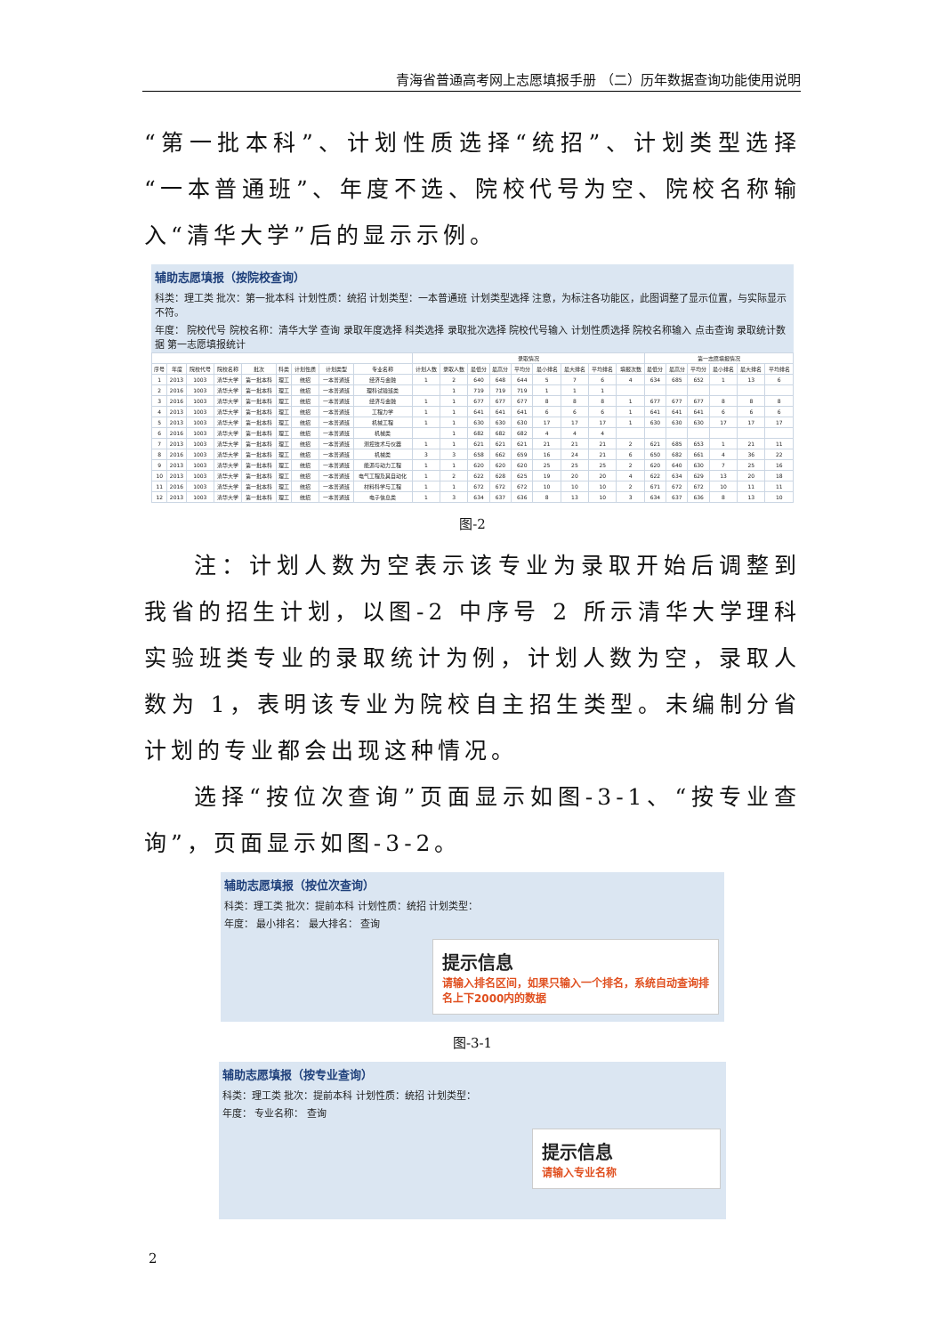青海省普通高考网上志愿填报手册 （二）历年数据查询功能使用说明
“第一批本科”、计划性质选择“统招”、计划类型选择“一本普通班”、年度不选、院校代号为空、院校名称输入“清华大学”后的显示示例。
辅助志愿填报（按院校查询）
科类：理工类 批次：第一批本科 计划性质：统招 计划类型：一本普通班 计划类型选择 注意，为标注各功能区，此图调整了显示位置，与实际显示不符。
年度： 院校代号 院校名称：清华大学 查询 录取年度选择 科类选择 录取批次选择 院校代号输入 计划性质选择 院校名称输入 点击查询 录取统计数据 第一志愿填报统计
| | | | | | | | | | 录取情况 | | | | | | | | | 第一志愿填报情况 | | | | | |
| --- | --- | --- | --- | --- | --- | --- | --- | --- | --- | --- | --- | --- | --- | --- | --- | --- | --- | --- | --- | --- | --- | --- | --- |
| 序号 | 年度 | 院校代号 | 院校名称 | 批次 | 科类 | 计划性质 | 计划类型 | 专业名称 | 计划人数 | 录取人数 | 最低分 | 最高分 | 平均分 | 最小排名 | 最大排名 | 平均排名 | 填报次数 | 最低分 | 最高分 | 平均分 | 最小排名 | 最大排名 | 平均排名 |
| 1 | 2013 | 1003 | 清华大学 | 第一批本科 | 理工 | 统招 | 一本普通班 | 经济与金融 | 1 | 2 | 640 | 648 | 644 | 5 | 7 | 6 | 4 | 634 | 685 | 652 | 1 | 13 | 6 |
| 2 | 2016 | 1003 | 清华大学 | 第一批本科 | 理工 | 统招 | 一本普通班 | 理科试验班类 | | 1 | 719 | 719 | 719 | 1 | 1 | 1 | | | | | | | |
| 3 | 2016 | 1003 | 清华大学 | 第一批本科 | 理工 | 统招 | 一本普通班 | 经济与金融 | 1 | 1 | 677 | 677 | 677 | 8 | 8 | 8 | 1 | 677 | 677 | 677 | 8 | 8 | 8 |
| 4 | 2013 | 1003 | 清华大学 | 第一批本科 | 理工 | 统招 | 一本普通班 | 工程力学 | 1 | 1 | 641 | 641 | 641 | 6 | 6 | 6 | 1 | 641 | 641 | 641 | 6 | 6 | 6 |
| 5 | 2013 | 1003 | 清华大学 | 第一批本科 | 理工 | 统招 | 一本普通班 | 机械工程 | 1 | 1 | 630 | 630 | 630 | 17 | 17 | 17 | 1 | 630 | 630 | 630 | 17 | 17 | 17 |
| 6 | 2016 | 1003 | 清华大学 | 第一批本科 | 理工 | 统招 | 一本普通班 | 机械类 | | 1 | 682 | 682 | 682 | 4 | 4 | 4 | | | | | | | |
| 7 | 2013 | 1003 | 清华大学 | 第一批本科 | 理工 | 统招 | 一本普通班 | 测控技术与仪器 | 1 | 1 | 621 | 621 | 621 | 21 | 21 | 21 | 2 | 621 | 685 | 653 | 1 | 21 | 11 |
| 8 | 2016 | 1003 | 清华大学 | 第一批本科 | 理工 | 统招 | 一本普通班 | 机械类 | 3 | 3 | 658 | 662 | 659 | 16 | 24 | 21 | 6 | 650 | 682 | 661 | 4 | 36 | 22 |
| 9 | 2013 | 1003 | 清华大学 | 第一批本科 | 理工 | 统招 | 一本普通班 | 能源与动力工程 | 1 | 1 | 620 | 620 | 620 | 25 | 25 | 25 | 2 | 620 | 640 | 630 | 7 | 25 | 16 |
| 10 | 2013 | 1003 | 清华大学 | 第一批本科 | 理工 | 统招 | 一本普通班 | 电气工程及其自动化 | 1 | 2 | 622 | 628 | 625 | 19 | 20 | 20 | 4 | 622 | 634 | 629 | 13 | 20 | 18 |
| 11 | 2016 | 1003 | 清华大学 | 第一批本科 | 理工 | 统招 | 一本普通班 | 材料科学与工程 | 1 | 1 | 672 | 672 | 672 | 10 | 10 | 10 | 2 | 671 | 672 | 672 | 10 | 11 | 11 |
| 12 | 2013 | 1003 | 清华大学 | 第一批本科 | 理工 | 统招 | 一本普通班 | 电子信息类 | 1 | 3 | 634 | 637 | 636 | 8 | 13 | 10 | 3 | 634 | 637 | 636 | 8 | 13 | 10 |
图-2
注：计划人数为空表示该专业为录取开始后调整到我省的招生计划，以图-2 中序号 2 所示清华大学理科实验班类专业的录取统计为例，计划人数为空，录取人数为 1，表明该专业为院校自主招生类型。未编制分省计划的专业都会出现这种情况。
选择“按位次查询”页面显示如图-3-1、“按专业查询”，页面显示如图-3-2。
辅助志愿填报（按位次查询）
科类：理工类 批次：提前本科 计划性质：统招 计划类型：
年度： 最小排名： 最大排名： 查询
提示信息
请输入排名区间，如果只输入一个排名，系统自动查询排名上下2000内的数据
图-3-1
辅助志愿填报（按专业查询）
科类：理工类 批次：提前本科 计划性质：统招 计划类型：
年度： 专业名称： 查询
提示信息
请输入专业名称
2